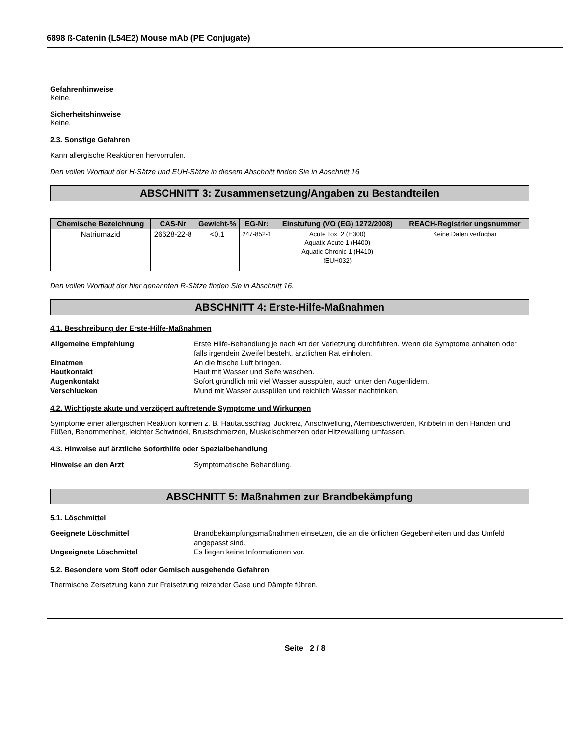6898 ß-Catenin (L54E2) Mouse mAb (PE Conjugate)
Gefahrenhinweise
Keine.
Sicherheitshinweise
Keine.
2.3. Sonstige Gefahren
Kann allergische Reaktionen hervorrufen.
Den vollen Wortlaut der H-Sätze und EUH-Sätze in diesem Abschnitt finden Sie in Abschnitt 16
ABSCHNITT 3: Zusammensetzung/Angaben zu Bestandteilen
| Chemische Bezeichnung | CAS-Nr | Gewicht-% | EG-Nr: | Einstufung (VO (EG) 1272/2008) | REACH-Registrier ungsnummer |
| --- | --- | --- | --- | --- | --- |
| Natriumazid | 26628-22-8 | <0.1 | 247-852-1 | Acute Tox. 2 (H300) Aquatic Acute 1 (H400) Aquatic Chronic 1 (H410) (EUH032) | Keine Daten verfügbar |
Den vollen Wortlaut der hier genannten R-Sätze finden Sie in Abschnitt 16.
ABSCHNITT 4: Erste-Hilfe-Maßnahmen
4.1. Beschreibung der Erste-Hilfe-Maßnahmen
Allgemeine Empfehlung Erste Hilfe-Behandlung je nach Art der Verletzung durchführen. Wenn die Symptome anhalten oder falls irgendein Zweifel besteht, ärztlichen Rat einholen. Einatmen An die frische Luft bringen. Hautkontakt Haut mit Wasser und Seife waschen. Augenkontakt Sofort gründlich mit viel Wasser ausspülen, auch unter den Augenlidern. Verschlucken Mund mit Wasser ausspülen und reichlich Wasser nachtrinken.
4.2. Wichtigste akute und verzögert auftretende Symptome und Wirkungen
Symptome einer allergischen Reaktion können z. B. Hautausschlag, Juckreiz, Anschwellung, Atembeschwerden, Kribbeln in den Händen und Füßen, Benommenheit, leichter Schwindel, Brustschmerzen, Muskelschmerzen oder Hitzewallung umfassen.
4.3. Hinweise auf ärztliche Soforthilfe oder Spezialbehandlung
Hinweise an den Arzt Symptomatische Behandlung.
ABSCHNITT 5: Maßnahmen zur Brandbekämpfung
5.1. Löschmittel
Geeignete Löschmittel Brandbekämpfungsmaßnahmen einsetzen, die an die örtlichen Gegebenheiten und das Umfeld angepasst sind. Ungeeignete Löschmittel Es liegen keine Informationen vor.
5.2. Besondere vom Stoff oder Gemisch ausgehende Gefahren
Thermische Zersetzung kann zur Freisetzung reizender Gase und Dämpfe führen.
Seite 2 / 8